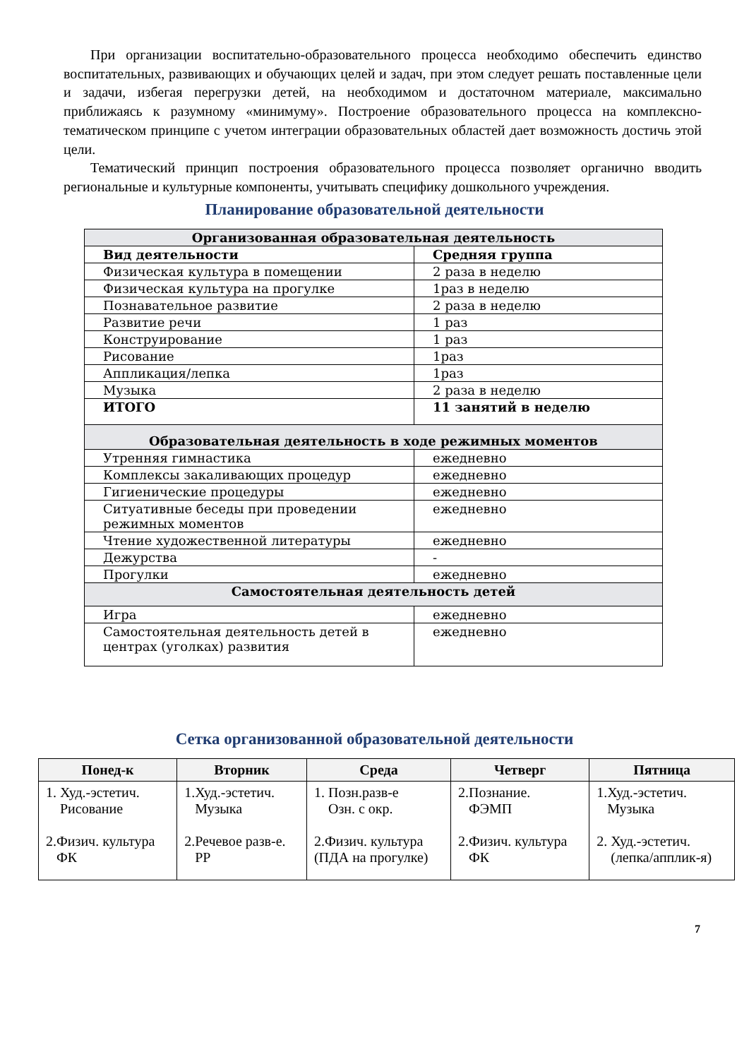При организации воспитательно-образовательного процесса необходимо обеспечить единство воспитательных, развивающих и обучающих целей и задач, при этом следует решать поставленные цели и задачи, избегая перегрузки детей, на необходимом и достаточном материале, максимально приближаясь к разумному «минимуму». Построение образовательного процесса на комплексно-тематическом принципе с учетом интеграции образовательных областей дает возможность достичь этой цели.
Тематический принцип построения образовательного процесса позволяет органично вводить региональные и культурные компоненты, учитывать специфику дошкольного учреждения.
Планирование образовательной деятельности
| Организованная образовательная деятельность | |
| --- | --- |
| Вид деятельности | Средняя группа |
| Физическая культура в помещении | 2 раза в неделю |
| Физическая культура на прогулке | 1раз в неделю |
| Познавательное развитие | 2 раза в неделю |
| Развитие речи | 1 раз |
| Конструирование | 1 раз |
| Рисование | 1раз |
| Аппликация/лепка | 1раз |
| Музыка | 2 раза в неделю |
| ИТОГО | 11 занятий в неделю |
| Образовательная деятельность в ходе режимных моментов | |
| Утренняя гимнастика | ежедневно |
| Комплексы закаливающих процедур | ежедневно |
| Гигиенические процедуры | ежедневно |
| Ситуативные беседы при проведении режимных моментов | ежедневно |
| Чтение художественной литературы | ежедневно |
| Дежурства | - |
| Прогулки | ежедневно |
| Самостоятельная деятельность детей | |
| Игра | ежедневно |
| Самостоятельная деятельность детей в центрах (уголках) развития | ежедневно |
Сетка организованной образовательной деятельности
| Понед-к | Вторник | Среда | Четверг | Пятница |
| --- | --- | --- | --- | --- |
| 1. Худ.-эстетич. Рисование 2.Физич. культура ФК | 1.Худ.-эстетич. Музыка 2.Речевое разв-е. РР | 1. Позн.разв-е Озн. с окр. 2.Физич. культура (ПДА на прогулке) | 2.Познание. ФЭМП 2.Физич. культура ФК | 1.Худ.-эстетич. Музыка 2. Худ.-эстетич. (лепка/апплик-я) |
7